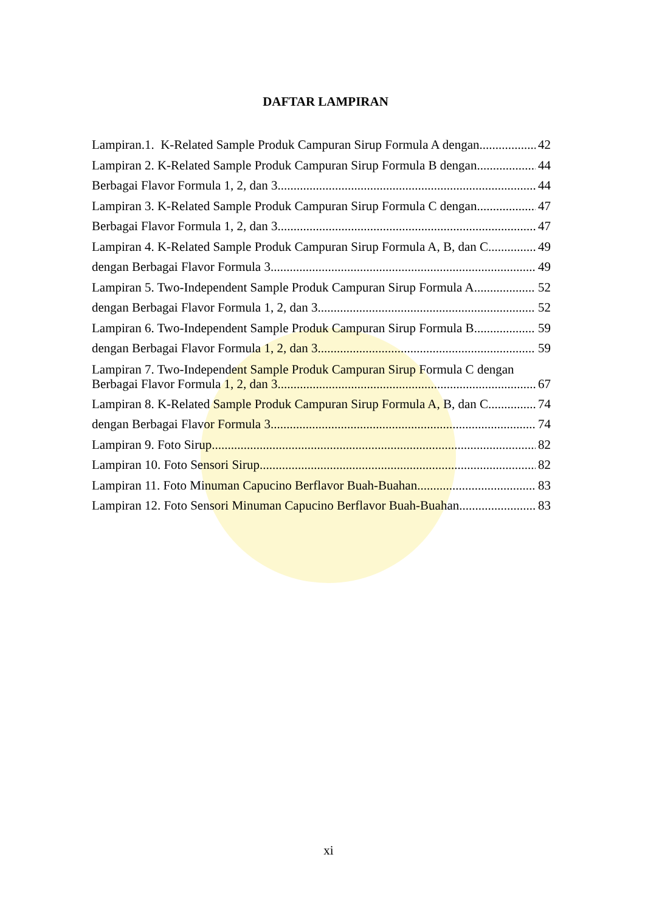DAFTAR LAMPIRAN
Lampiran.1. K-Related Sample Produk Campuran Sirup Formula A dengan 42
Lampiran 2. K-Related Sample Produk Campuran Sirup Formula B dengan 44
Berbagai Flavor Formula 1, 2, dan 3. 44
Lampiran 3. K-Related Sample Produk Campuran Sirup Formula C dengan 47
Berbagai Flavor Formula 1, 2, dan 3. 47
Lampiran 4. K-Related Sample Produk Campuran Sirup Formula A, B, dan C 49
dengan Berbagai Flavor Formula 3. 49
Lampiran 5. Two-Independent Sample Produk Campuran Sirup Formula A 52
dengan Berbagai Flavor Formula 1, 2, dan 3. 52
Lampiran 6. Two-Independent Sample Produk Campuran Sirup Formula B 59
dengan Berbagai Flavor Formula 1, 2, dan 3. 59
Lampiran 7. Two-Independent Sample Produk Campuran Sirup Formula C dengan
Berbagai Flavor Formula 1, 2, dan 3. 67
Lampiran 8. K-Related Sample Produk Campuran Sirup Formula A, B, dan C 74
dengan Berbagai Flavor Formula 3. 74
Lampiran 9. Foto Sirup 82
Lampiran 10. Foto Sensori Sirup 82
Lampiran 11. Foto Minuman Capucino Berflavor Buah-Buahan 83
Lampiran 12. Foto Sensori Minuman Capucino Berflavor Buah-Buahan 83
xi